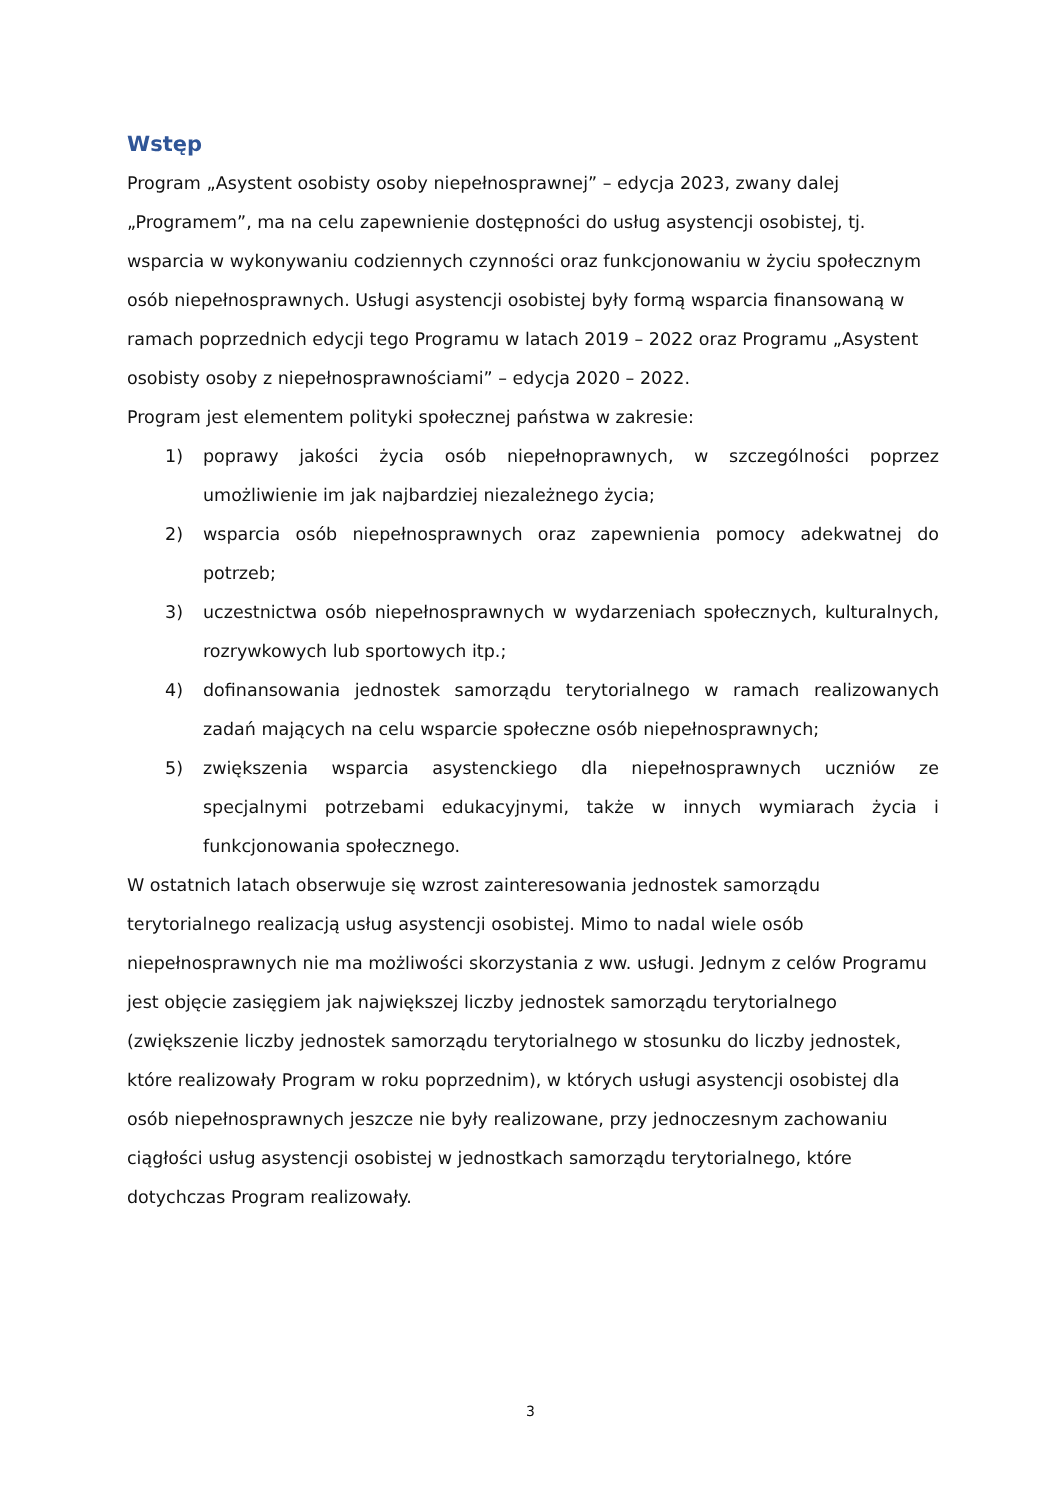Wstęp
Program „Asystent osobisty osoby niepełnosprawnej” – edycja 2023, zwany dalej „Programem”, ma na celu zapewnienie dostępności do usług asystencji osobistej, tj. wsparcia w wykonywaniu codziennych czynności oraz funkcjonowaniu w życiu społecznym osób niepełnosprawnych. Usługi asystencji osobistej były formą wsparcia finansowaną w ramach poprzednich edycji tego Programu w latach 2019 – 2022 oraz Programu „Asystent osobisty osoby z niepełnosprawnościami” – edycja 2020 – 2022.
Program jest elementem polityki społecznej państwa w zakresie:
1) poprawy jakości życia osób niepełnoprawnych, w szczególności poprzez umożliwienie im jak najbardziej niezależnego życia;
2) wsparcia osób niepełnosprawnych oraz zapewnienia pomocy adekwatnej do potrzeb;
3) uczestnictwa osób niepełnosprawnych w wydarzeniach społecznych, kulturalnych, rozrywkowych lub sportowych itp.;
4) dofinansowania jednostek samorządu terytorialnego w ramach realizowanych zadań mających na celu wsparcie społeczne osób niepełnosprawnych;
5) zwiększenia wsparcia asystenckiego dla niepełnosprawnych uczniów ze specjalnymi potrzebami edukacyjnymi, także w innych wymiarach życia i funkcjonowania społecznego.
W ostatnich latach obserwuje się wzrost zainteresowania jednostek samorządu terytorialnego realizacją usług asystencji osobistej. Mimo to nadal wiele osób niepełnosprawnych nie ma możliwości skorzystania z ww. usługi. Jednym z celów Programu jest objęcie zasięgiem jak największej liczby jednostek samorządu terytorialnego (zwiększenie liczby jednostek samorządu terytorialnego w stosunku do liczby jednostek, które realizowały Program w roku poprzednim), w których usługi asystencji osobistej dla osób niepełnosprawnych jeszcze nie były realizowane, przy jednoczesnym zachowaniu ciągłości usług asystencji osobistej w jednostkach samorządu terytorialnego, które dotychczas Program realizowały.
3